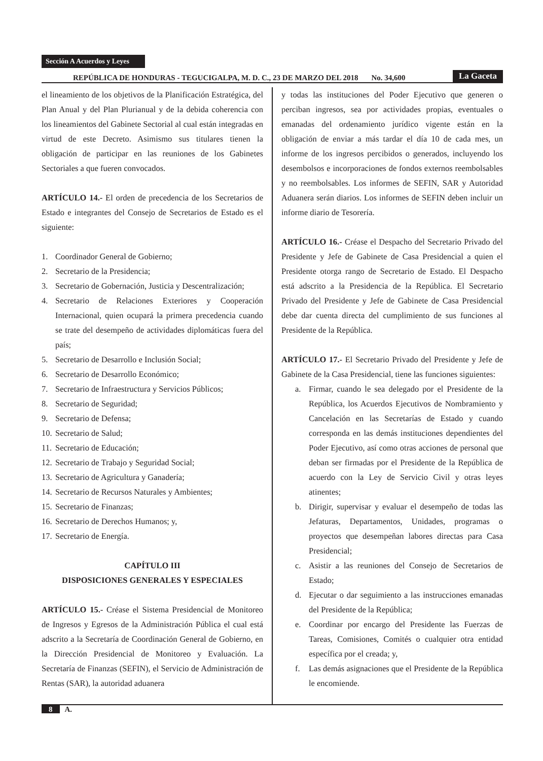Sección A Acuerdos y Leyes
REPÚBLICA DE HONDURAS - TEGUCIGALPA, M. D. C., 23 DE MARZO DEL 2018 No. 34,600 La Gaceta
el lineamiento de los objetivos de la Planificación Estratégica, del Plan Anual y del Plan Plurianual y de la debida coherencia con los lineamientos del Gabinete Sectorial al cual están integradas en virtud de este Decreto. Asimismo sus titulares tienen la obligación de participar en las reuniones de los Gabinetes Sectoriales a que fueren convocados.
ARTÍCULO 14.- El orden de precedencia de los Secretarios de Estado e integrantes del Consejo de Secretarios de Estado es el siguiente:
1. Coordinador General de Gobierno;
2. Secretario de la Presidencia;
3. Secretario de Gobernación, Justicia y Descentralización;
4. Secretario de Relaciones Exteriores y Cooperación Internacional, quien ocupará la primera precedencia cuando se trate del desempeño de actividades diplomáticas fuera del país;
5. Secretario de Desarrollo e Inclusión Social;
6. Secretario de Desarrollo Económico;
7. Secretario de Infraestructura y Servicios Públicos;
8. Secretario de Seguridad;
9. Secretario de Defensa;
10.
Secretario de Salud;
11.
Secretario de Educación;
12.
Secretario de Trabajo y Seguridad Social;
13.
Secretario de Agricultura y Ganadería;
14.
Secretario de Recursos Naturales y Ambientes;
15.
Secretario de Finanzas;
16.
Secretario de Derechos Humanos; y,
17.
Secretario de Energía.
CAPÍTULO III
DISPOSICIONES GENERALES Y ESPECIALES
ARTÍCULO 15.- Créase el Sistema Presidencial de Monitoreo de Ingresos y Egresos de la Administración Pública el cual está adscrito a la Secretaría de Coordinación General de Gobierno, en la Dirección Presidencial de Monitoreo y Evaluación. La Secretaría de Finanzas (SEFIN), el Servicio de Administración de Rentas (SAR), la autoridad aduanera
y todas las instituciones del Poder Ejecutivo que generen o perciban ingresos, sea por actividades propias, eventuales o emanadas del ordenamiento jurídico vigente están en la obligación de enviar a más tardar el día 10 de cada mes, un informe de los ingresos percibidos o generados, incluyendo los desembolsos e incorporaciones de fondos externos reembolsables y no reembolsables. Los informes de SEFIN, SAR y Autoridad Aduanera serán diarios. Los informes de SEFIN deben incluir un informe diario de Tesorería.
ARTÍCULO 16.- Créase el Despacho del Secretario Privado del Presidente y Jefe de Gabinete de Casa Presidencial a quien el Presidente otorga rango de Secretario de Estado. El Despacho está adscrito a la Presidencia de la República. El Secretario Privado del Presidente y Jefe de Gabinete de Casa Presidencial debe dar cuenta directa del cumplimiento de sus funciones al Presidente de la República.
ARTÍCULO 17.- El Secretario Privado del Presidente y Jefe de Gabinete de la Casa Presidencial, tiene las funciones siguientes:
a. Firmar, cuando le sea delegado por el Presidente de la República, los Acuerdos Ejecutivos de Nombramiento y Cancelación en las Secretarías de Estado y cuando corresponda en las demás instituciones dependientes del Poder Ejecutivo, así como otras acciones de personal que deban ser firmadas por el Presidente de la República de acuerdo con la Ley de Servicio Civil y otras leyes atinentes;
b. Dirigir, supervisar y evaluar el desempeño de todas las Jefaturas, Departamentos, Unidades, programas o proyectos que desempeñan labores directas para Casa Presidencial;
c. Asistir a las reuniones del Consejo de Secretarios de Estado;
d. Ejecutar o dar seguimiento a las instrucciones emanadas del Presidente de la República;
e. Coordinar por encargo del Presidente las Fuerzas de Tareas, Comisiones, Comités o cualquier otra entidad específica por el creada; y,
f. Las demás asignaciones que el Presidente de la República le encomiende.
8 A.